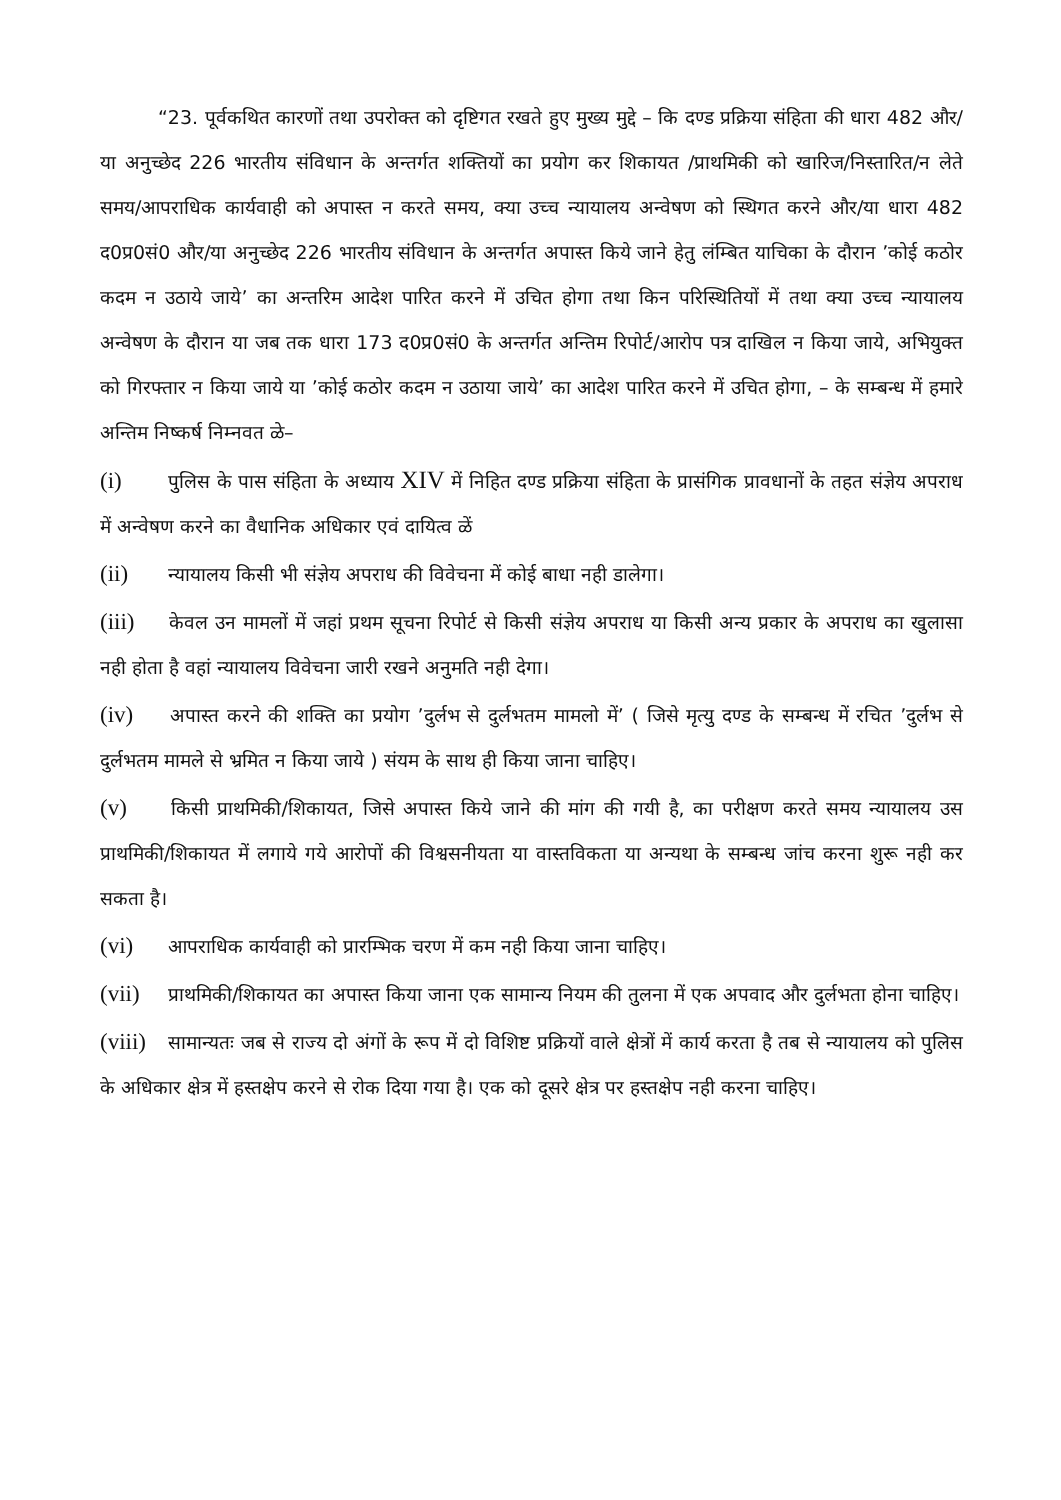“23. पूर्वकथित कारणों तथा उपरोक्त को दृष्टिगत रखते हुए मुख्य मुद्दे – कि दण्ड प्रक्रिया संहिता की धारा 482 और/या अनुच्छेद 226 भारतीय संविधान के अन्तर्गत शक्तियों का प्रयोग कर शिकायत /प्राथमिकी को खारिज/निस्तारित/न लेते समय/आपराधिक कार्यवाही को अपास्त न करते समय, क्या उच्च न्यायालय अन्वेषण को स्थिगत करने और/या धारा 482 द0प्र0सं0 और/या अनुच्छेद 226 भारतीय संविधान के अन्तर्गत अपास्त किये जाने हेतु लंम्बित याचिका के दौरान ’कोई कठोर कदम न उठाये जाये’ का अन्तरिम आदेश पारित करने में उचित होगा तथा किन परिस्थितियों में तथा क्या उच्च न्यायालय अन्वेषण के दौरान या जब तक धारा 173 द0प्र0सं0 के अन्तर्गत अन्तिम रिपोर्ट/आरोप पत्र दाखिल न किया जाये, अभियुक्त को गिरफ्तार न किया जाये या ’कोई कठोर कदम न उठाया जाये’ का आदेश पारित करने में उचित होगा, – के सम्बन्ध में हमारे अन्तिम निष्कर्ष निम्नवत ळे–
(i) पुलिस के पास संहिता के अध्याय XIV में निहित दण्ड प्रक्रिया संहिता के प्रासंगिक प्रावधानों के तहत संज्ञेय अपराध में अन्वेषण करने का वैधानिक अधिकार एवं दायित्व ळें
(ii) न्यायालय किसी भी संज्ञेय अपराध की विवेचना में कोई बाधा नही डालेगा।
(iii) केवल उन मामलों में जहां प्रथम सूचना रिपोर्ट से किसी संज्ञेय अपराध या किसी अन्य प्रकार के अपराध का खुलासा नही होता है वहां न्यायालय विवेचना जारी रखने अनुमति नही देगा।
(iv) अपास्त करने की शक्ति का प्रयोग ’दुर्लभ से दुर्लभतम मामलो में’ ( जिसे मृत्यु दण्ड के सम्बन्ध में रचित ’दुर्लभ से दुर्लभतम मामले से भ्रमित न किया जाये ) संयम के साथ ही किया जाना चाहिए।
(v) किसी प्राथमिकी/शिकायत, जिसे अपास्त किये जाने की मांग की गयी है, का परीक्षण करते समय न्यायालय उस प्राथमिकी/शिकायत में लगाये गये आरोपों की विश्वसनीयता या वास्तविकता या अन्यथा के सम्बन्ध जांच करना शुरू नही कर सकता है।
(vi) आपराधिक कार्यवाही को प्रारम्भिक चरण में कम नही किया जाना चाहिए।
(vii) प्राथमिकी/शिकायत का अपास्त किया जाना एक सामान्य नियम की तुलना में एक अपवाद और दुर्लभता होना चाहिए।
(viii) सामान्यतः जब से राज्य दो अंगों के रूप में दो विशिष्ट प्रक्रियों वाले क्षेत्रों में कार्य करता है तब से न्यायालय को पुलिस के अधिकार क्षेत्र में हस्तक्षेप करने से रोक दिया गया है। एक को दूसरे क्षेत्र पर हस्तक्षेप नही करना चाहिए।